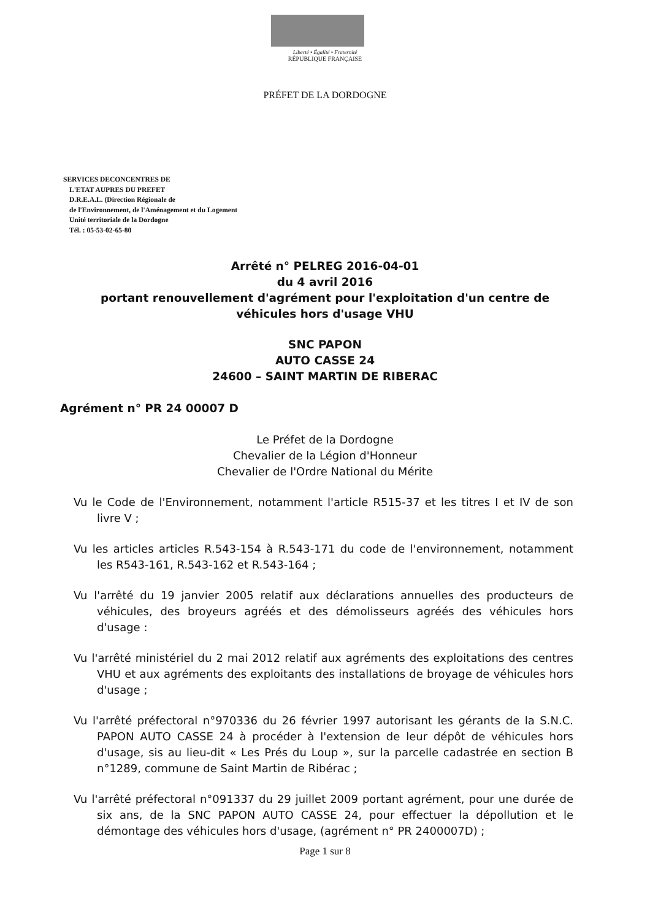Liberté • Égalité • Fraternité
RÉPUBLIQUE FRANÇAISE
PRÉFET DE LA DORDOGNE
SERVICES DECONCENTRES DE
L'ETAT AUPRES DU PREFET
D.R.E.A.L. (Direction Régionale de
de l'Environnement, de l'Aménagement et du Logement
Unité territoriale de la Dordogne
Tél. : 05-53-02-65-80
Arrêté n° PELREG 2016-04-01
du 4 avril 2016
portant renouvellement d'agrément pour l'exploitation d'un centre de
véhicules hors d'usage VHU
SNC PAPON
AUTO CASSE 24
24600 – SAINT MARTIN DE RIBERAC
Agrément n° PR 24 00007 D
Le Préfet de la Dordogne
Chevalier de la Légion d'Honneur
Chevalier de l'Ordre National du Mérite
Vu le Code de l'Environnement, notamment l'article R515-37 et les titres I et IV de son livre V ;
Vu les articles articles R.543-154 à R.543-171 du code de l'environnement, notamment les R543-161, R.543-162 et R.543-164 ;
Vu l'arrêté du 19 janvier 2005 relatif aux déclarations annuelles des producteurs de véhicules, des broyeurs agréés et des démolisseurs agréés des véhicules hors d'usage :
Vu l'arrêté ministériel du 2 mai 2012 relatif aux agréments des exploitations des centres VHU et aux agréments des exploitants des installations de broyage de véhicules hors d'usage ;
Vu l'arrêté préfectoral n°970336 du 26 février 1997 autorisant les gérants de la S.N.C. PAPON AUTO CASSE 24 à procéder à l'extension de leur dépôt de véhicules hors d'usage, sis au lieu-dit « Les Prés du Loup », sur la parcelle cadastrée en section B n°1289, commune de Saint Martin de Ribérac ;
Vu l'arrêté préfectoral n°091337 du 29 juillet 2009 portant agrément, pour une durée de six ans, de la SNC PAPON AUTO CASSE 24, pour effectuer la dépollution et le démontage des véhicules hors d'usage, (agrément n° PR 2400007D) ;
Page 1 sur 8